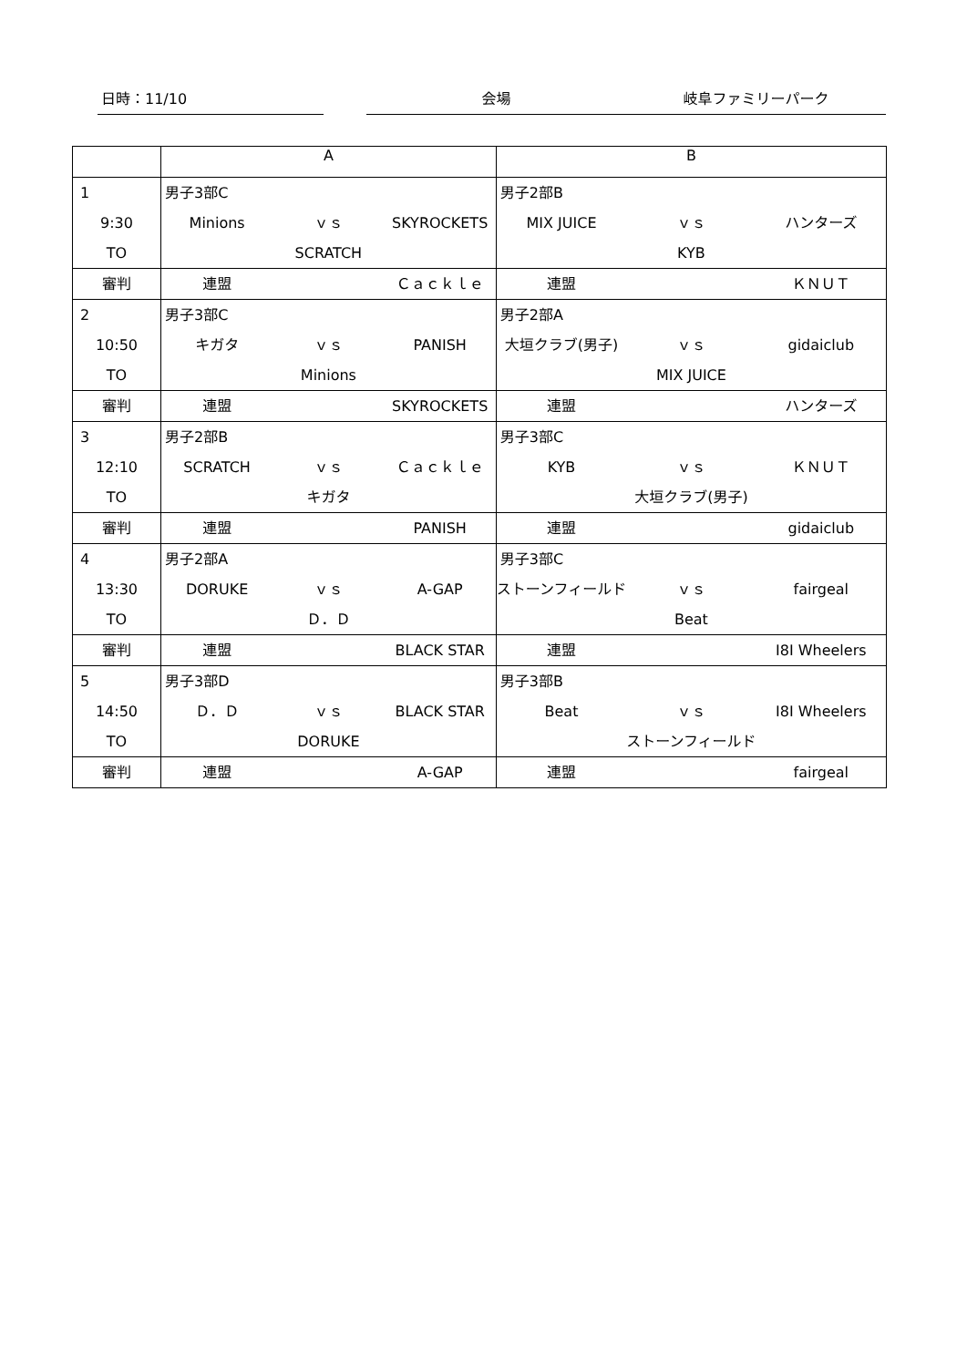日時：11/10 会場 岐阜ファミリーパーク
| | A | B |
| --- | --- | --- |
| 1 9:30 TO | 男子3部C Minions ｖｓ SKYROCKETS SCRATCH | 男子2部B MIX JUICE ｖｓ ハンターズ KYB |
| 審判 | 連盟 Ｃａｃｋｌｅ | 連盟 ＫＮＵＴ |
| 2 10:50 TO | 男子3部C キガタ ｖｓ PANISH Minions | 男子2部A 大垣クラブ(男子) ｖｓ gidaiclub MIX JUICE |
| 審判 | 連盟 SKYROCKETS | 連盟 ハンターズ |
| 3 12:10 TO | 男子2部B SCRATCH ｖｓ Ｃａｃｋｌｅ キガタ | 男子3部C KYB ｖｓ ＫＮＵＴ 大垣クラブ(男子) |
| 審判 | 連盟 PANISH | 連盟 gidaiclub |
| 4 13:30 TO | 男子2部A DORUKE ｖｓ A-GAP Ｄ．Ｄ | 男子3部C ストーンフィールド ｖｓ fairgeal Beat |
| 審判 | 連盟 BLACK STAR | 連盟 I8I Wheelers |
| 5 14:50 TO | 男子3部D Ｄ．Ｄ ｖｓ BLACK STAR DORUKE | 男子3部B Beat ｖｓ I8I Wheelers ストーンフィールド |
| 審判 | 連盟 A-GAP | 連盟 fairgeal |